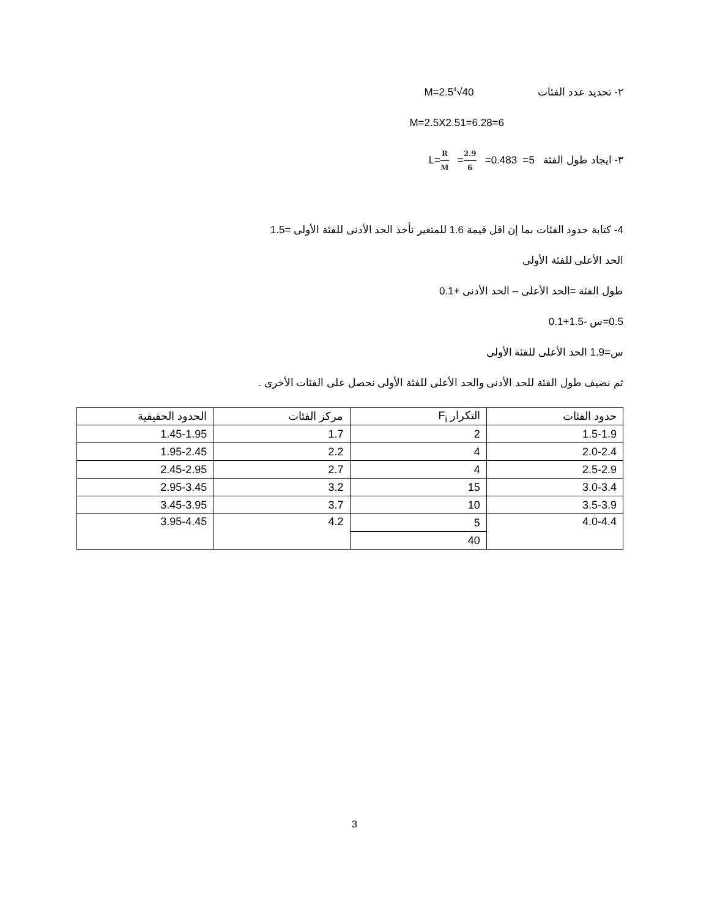٢- تحديد عدد الفئات M=2.5<sup>4</sup>√40
M=2.5X2.51=6.28=6
٣- ايجاد طول الفئة L=R M =2.9 6 =0.483 =5
4- كتابة حدود الفئات بما إن اقل قيمة 1.6 للمتغير نأخذ الحد الأدنى للفئة الأولى =1.5
الحد الأعلى للفئة الأولى
طول الفئة =الحد الأعلى – الحد الأدنى +0.1
0.5=س -1.5+0.1
س=1.9 الحد الأعلى للفئة الأولى
ثم نضيف طول الفئة للحد الأدنى والحد الأعلى للفئة الأولى نحصل على الفئات الأخرى .
| حدود الفئات | التكرار F<sub>i</sub> | مركز الفئات | الحدود الحقيقية |
| --- | --- | --- | --- |
| 1.5-1.9 | 2 | 1.7 | 1.45-1.95 |
| 2.0-2.4 | 4 | 2.2 | 1.95-2.45 |
| 2.5-2.9 | 4 | 2.7 | 2.45-2.95 |
| 3.0-3.4 | 15 | 3.2 | 2.95-3.45 |
| 3.5-3.9 | 10 | 3.7 | 3.45-3.95 |
| 4.0-4.4 | 5 | 4.2 | 3.95-4.45 |
| | 40 | | |
3